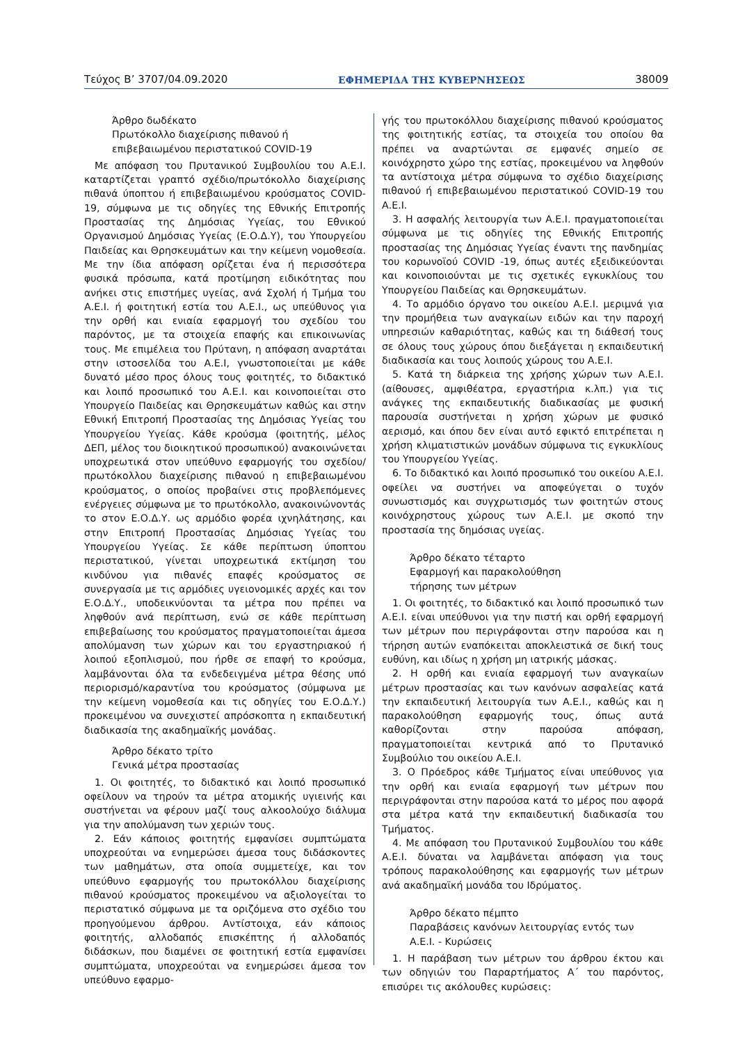Τεύχος B’ 3707/04.09.2020 ΕΦΗΜΕΡΙΔΑ ΤΗΣ ΚΥΒΕΡΝΗΣΕΩΣ 38009
Άρθρο δωδέκατο
Πρωτόκολλο διαχείρισης πιθανού ή
επιβεβαιωμένου περιστατικού COVID-19
Με απόφαση του Πρυτανικού Συμβουλίου του Α.Ε.Ι. καταρτίζεται γραπτό σχέδιο/πρωτόκολλο διαχείρισης πιθανά ύποπτου ή επιβεβαιωμένου κρούσματος COVID-19, σύμφωνα με τις οδηγίες της Εθνικής Επιτροπής Προστασίας της Δημόσιας Υγείας, του Εθνικού Οργανισμού Δημόσιας Υγείας (Ε.Ο.Δ.Υ), του Υπουργείου Παιδείας και Θρησκευμάτων και την κείμενη νομοθεσία. Με την ίδια απόφαση ορίζεται ένα ή περισσότερα φυσικά πρόσωπα, κατά προτίμηση ειδικότητας που ανήκει στις επιστήμες υγείας, ανά Σχολή ή Τμήμα του Α.Ε.Ι. ή φοιτητική εστία του Α.Ε.Ι., ως υπεύθυνος για την ορθή και ενιαία εφαρμογή του σχεδίου του παρόντος, με τα στοιχεία επαφής και επικοινωνίας τους. Με επιμέλεια του Πρύτανη, η απόφαση αναρτάται στην ιστοσελίδα του Α.Ε.Ι, γνωστοποιείται με κάθε δυνατό μέσο προς όλους τους φοιτητές, το διδακτικό και λοιπό προσωπικό του Α.Ε.Ι. και κοινοποιείται στο Υπουργείο Παιδείας και Θρησκευμάτων καθώς και στην Εθνική Επιτροπή Προστασίας της Δημόσιας Υγείας του Υπουργείου Υγείας. Κάθε κρούσμα (φοιτητής, μέλος ΔΕΠ, μέλος του διοικητικού προσωπικού) ανακοινώνεται υποχρεωτικά στον υπεύθυνο εφαρμογής του σχεδίου/πρωτόκολλου διαχείρισης πιθανού η επιβεβαιωμένου κρούσματος, ο οποίος προβαίνει στις προβλεπόμενες ενέργειες σύμφωνα με το πρωτόκολλο, ανακοινώνοντάς το στον Ε.Ο.Δ.Υ. ως αρμόδιο φορέα ιχνηλάτησης, και στην Επιτροπή Προστασίας Δημόσιας Υγείας του Υπουργείου Υγείας. Σε κάθε περίπτωση ύποπτου περιστατικού, γίνεται υποχρεωτικά εκτίμηση του κινδύνου για πιθανές επαφές κρούσματος σε συνεργασία με τις αρμόδιες υγειονομικές αρχές και τον Ε.Ο.Δ.Υ., υποδεικνύονται τα μέτρα που πρέπει να ληφθούν ανά περίπτωση, ενώ σε κάθε περίπτωση επιβεβαίωσης του κρούσματος πραγματοποιείται άμεσα απολύμανση των χώρων και του εργαστηριακού ή λοιπού εξοπλισμού, που ήρθε σε επαφή το κρούσμα, λαμβάνονται όλα τα ενδεδειγμένα μέτρα θέσης υπό περιορισμό/καραντίνα του κρούσματος (σύμφωνα με την κείμενη νομοθεσία και τις οδηγίες του Ε.Ο.Δ.Υ.) προκειμένου να συνεχιστεί απρόσκοπτα η εκπαιδευτική διαδικασία της ακαδημαϊκής μονάδας.
Άρθρο δέκατο τρίτο
Γενικά μέτρα προστασίας
1. Οι φοιτητές, το διδακτικό και λοιπό προσωπικό οφείλουν να τηρούν τα μέτρα ατομικής υγιεινής και συστήνεται να φέρουν μαζί τους αλκοολούχο διάλυμα για την απολύμανση των χεριών τους.
2. Εάν κάποιος φοιτητής εμφανίσει συμπτώματα υποχρεούται να ενημερώσει άμεσα τους διδάσκοντες των μαθημάτων, στα οποία συμμετείχε, και τον υπεύθυνο εφαρμογής του πρωτοκόλλου διαχείρισης πιθανού κρούσματος προκειμένου να αξιολογείται το περιστατικό σύμφωνα με τα οριζόμενα στο σχέδιο του προηγούμενου άρθρου. Αντίστοιχα, εάν κάποιος φοιτητής, αλλοδαπός επισκέπτης ή αλλοδαπός διδάσκων, που διαμένει σε φοιτητική εστία εμφανίσει συμπτώματα, υποχρεούται να ενημερώσει άμεσα τον υπεύθυνο εφαρμο-
γής του πρωτοκόλλου διαχείρισης πιθανού κρούσματος της φοιτητικής εστίας, τα στοιχεία του οποίου θα πρέπει να αναρτώνται σε εμφανές σημείο σε κοινόχρηστο χώρο της εστίας, προκειμένου να ληφθούν τα αντίστοιχα μέτρα σύμφωνα το σχέδιο διαχείρισης πιθανού ή επιβεβαιωμένου περιστατικού COVID-19 του Α.Ε.Ι.
3. Η ασφαλής λειτουργία των Α.Ε.Ι. πραγματοποιείται σύμφωνα με τις οδηγίες της Εθνικής Επιτροπής προστασίας της Δημόσιας Υγείας έναντι της πανδημίας του κορωνοϊού COVID -19, όπως αυτές εξειδικεύονται και κοινοποιούνται με τις σχετικές εγκυκλίους του Υπουργείου Παιδείας και Θρησκευμάτων.
4. Το αρμόδιο όργανο του οικείου Α.Ε.Ι. μεριμνά για την προμήθεια των αναγκαίων ειδών και την παροχή υπηρεσιών καθαριότητας, καθώς και τη διάθεσή τους σε όλους τους χώρους όπου διεξάγεται η εκπαιδευτική διαδικασία και τους λοιπούς χώρους του Α.Ε.Ι.
5. Κατά τη διάρκεια της χρήσης χώρων των Α.Ε.Ι. (αίθουσες, αμφιθέατρα, εργαστήρια κ.λπ.) για τις ανάγκες της εκπαιδευτικής διαδικασίας με φυσική παρουσία συστήνεται η χρήση χώρων με φυσικό αερισμό, και όπου δεν είναι αυτό εφικτό επιτρέπεται η χρήση κλιματιστικών μονάδων σύμφωνα τις εγκυκλίους του Υπουργείου Υγείας.
6. Το διδακτικό και λοιπό προσωπικό του οικείου Α.Ε.Ι. οφείλει να συστήνει να αποφεύγεται ο τυχόν συνωστισμός και συγχρωτισμός των φοιτητών στους κοινόχρηστους χώρους των Α.Ε.Ι. με σκοπό την προστασία της δημόσιας υγείας.
Άρθρο δέκατο τέταρτο
Εφαρμογή και παρακολούθηση
τήρησης των μέτρων
1. Οι φοιτητές, το διδακτικό και λοιπό προσωπικό των Α.Ε.Ι. είναι υπεύθυνοι για την πιστή και ορθή εφαρμογή των μέτρων που περιγράφονται στην παρούσα και η τήρηση αυτών εναπόκειται αποκλειστικά σε δική τους ευθύνη, και ιδίως η χρήση μη ιατρικής μάσκας.
2. Η ορθή και ενιαία εφαρμογή των αναγκαίων μέτρων προστασίας και των κανόνων ασφαλείας κατά την εκπαιδευτική λειτουργία των Α.Ε.Ι., καθώς και η παρακολούθηση εφαρμογής τους, όπως αυτά καθορίζονται στην παρούσα απόφαση, πραγματοποιείται κεντρικά από το Πρυτανικό Συμβούλιο του οικείου Α.Ε.Ι.
3. Ο Πρόεδρος κάθε Τμήματος είναι υπεύθυνος για την ορθή και ενιαία εφαρμογή των μέτρων που περιγράφονται στην παρούσα κατά το μέρος που αφορά στα μέτρα κατά την εκπαιδευτική διαδικασία του Τμήματος.
4. Με απόφαση του Πρυτανικού Συμβουλίου του κάθε Α.Ε.Ι. δύναται να λαμβάνεται απόφαση για τους τρόπους παρακολούθησης και εφαρμογής των μέτρων ανά ακαδημαϊκή μονάδα του Ιδρύματος.
Άρθρο δέκατο πέμπτο
Παραβάσεις κανόνων λειτουργίας εντός των
Α.Ε.Ι. - Κυρώσεις
1. Η παράβαση των μέτρων του άρθρου έκτου και των οδηγιών του Παραρτήματος Α΄ του παρόντος, επισύρει τις ακόλουθες κυρώσεις: